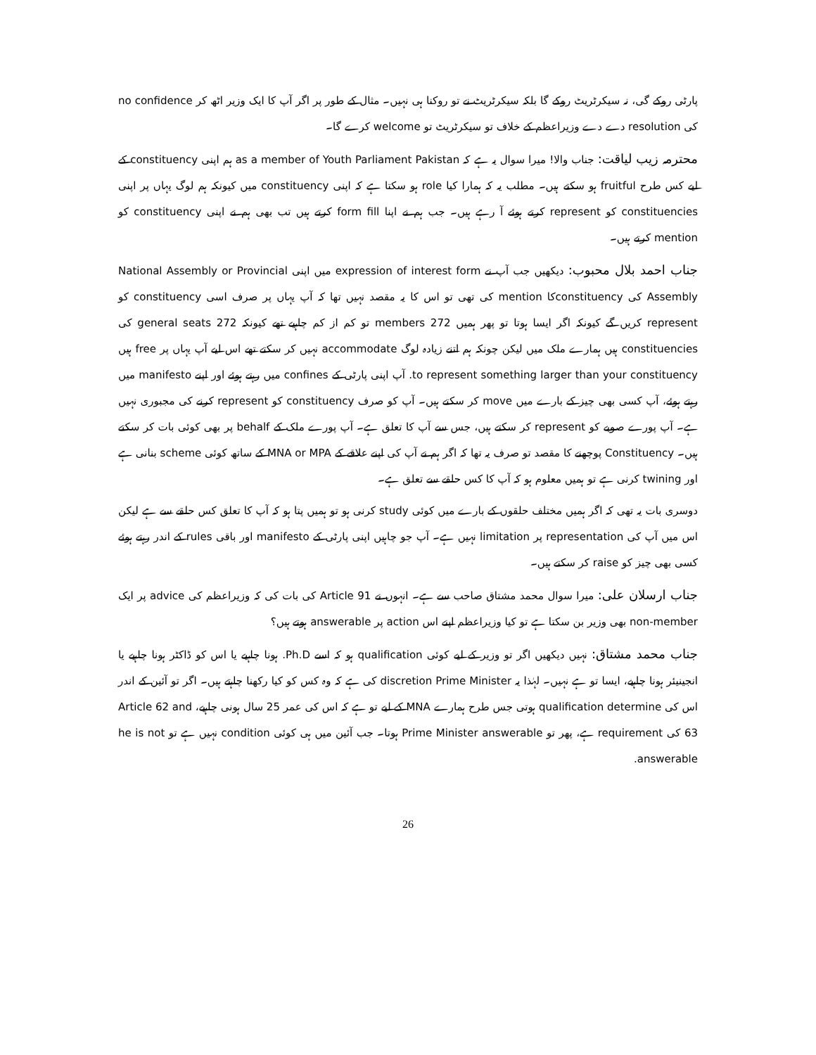پارٹی روکے گی، نہ سیکرٹریٹ روکے گا بلکہ سیکرٹریٹ نے تو روکنا ہی نہیں۔ مثال کے طور پر اگر آپ کا ایک وزیر اٹھ کر no confidence کی resolution دے دے وزیراعظم کے خلاف تو سیکرٹریٹ تو welcome کرے گا۔
محترمہ زیب لیاقت: جناب والا! میرا سوال یہ ہے کہ as a member of Youth Parliament Pakistan ہم اپنی constituency کے لیے کس طرح fruitful ہو سکتے ہیں۔ مطلب یہ کہ ہمارا کیا role ہو سکتا ہے کہ اپنی constituency میں کیونکہ ہم لوگ یہاں پر اپنی constituencies کو represent کرتے ہوئے آ رہے ہیں۔ جب ہم نے اپنا form fill کرتے ہیں تب بھی ہم نے اپنی constituency کو mention کرتے ہیں۔
جناب احمد بلال محبوب: دیکھیں جب آپ نے expression of interest form میں اپنی National Assembly or Provincial Assembly کی constituencyکا mention کی تھی تو اس کا یہ مقصد نہیں تھا کہ آپ یہاں پر صرف اسی constituency کو represent کریں گے کیونکہ اگر ایسا ہوتا تو پھر ہمیں 272 members تو کم از کم چاہیے تھے کیونکہ 272 general seats کی constituencies ہیں ہمارے ملک میں لیکن چونکہ ہم اتنے زیادہ لوگ accommodate نہیں کر سکتے تھے اس لیے آپ یہاں پر free ہیں to represent something larger than your constituency. آپ اپنی پارٹی کے confines میں رہتے ہوئے اور اپنے manifesto میں رہتے ہوئے، آپ کسی بھی چیز کے بارے میں move کر سکتے ہیں۔ آپ کو صرف constituency کو represent کرنے کی مجبوری نہیں ہے۔ آپ پورے صوبے کو represent کر سکتے ہیں، جس سے آپ کا تعلق ہے۔ آپ پورے ملک کے behalf پر بھی کوئی بات کر سکتے ہیں۔ Constituency پوچھنے کا مقصد تو صرف یہ تھا کہ اگر ہم نے آپ کی اپنے علاقے کے MNA or MPA کے ساتھ کوئی scheme بنانی ہے اور twining کرنی ہے تو ہمیں معلوم ہو کہ آپ کا کس حلقے سے تعلق ہے۔
دوسری بات یہ تھی کہ اگر ہمیں مختلف حلقوں کے بارے میں کوئی study کرنی ہو تو ہمیں پتا ہو کہ آپ کا تعلق کس حلقے سے ہے لیکن اس میں آپ کی representation پر limitation نہیں ہے۔ آپ جو چاہیں اپنی پارٹی کے manifesto اور باقی rules کے اندر رہتے ہوئے کسی بھی چیز کو raise کر سکتے ہیں۔
جناب ارسلان علی: میرا سوال محمد مشتاق صاحب سے ہے۔ انہوں نے Article 91 کی بات کی کہ وزیراعظم کی advice پر ایک non-member بھی وزیر بن سکتا ہے تو کیا وزیراعظم اپنے اس action پر answerable ہوتے ہیں؟
جناب محمد مشتاق: نہیں دیکھیں اگر تو وزیر کے لیے کوئی qualification ہو کہ اسے Ph.D. ہونا چاہیے یا اس کو ڈاکٹر ہونا چاہیے یا انجینیئر ہونا چاہیے، ایسا تو ہے نہیں۔ لہٰذا یہ discretion Prime Minister کی ہے کہ وہ کس کو کیا رکھنا چاہتے ہیں۔ اگر تو آئین کے اندر اس کی qualification determine ہوتی جس طرح ہمارے MNA کے لیے تو ہے کہ اس کی عمر 25 سال ہونی چاہیے، Article 62 and 63 کی requirement ہے، پھر تو Prime Minister answerable ہوتا۔ جب آئین میں ہی کوئی condition نہیں ہے تو he is not answerable.
26